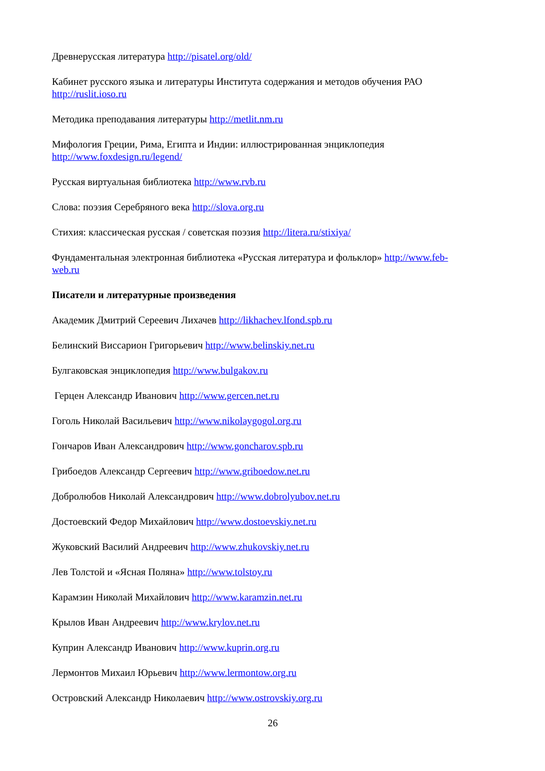Древнерусская литература http://pisatel.org/old/
Кабинет русского языка и литературы Института содержания и методов обучения РАО http://ruslit.ioso.ru
Методика преподавания литературы http://metlit.nm.ru
Мифология Греции, Рима, Египта и Индии: иллюстрированная энциклопедия http://www.foxdesign.ru/legend/
Русская виртуальная библиотека http://www.rvb.ru
Слова: поэзия Серебряного века http://slova.org.ru
Стихия: классическая русская / советская поэзия http://litera.ru/stixiya/
Фундаментальная электронная библиотека «Русская литература и фольклор» http://www.feb-web.ru
Писатели и литературные произведения
Академик Дмитрий Сереевич Лихачев http://likhachev.lfond.spb.ru
Белинский Виссарион Григорьевич http://www.belinskiy.net.ru
Булгаковская энциклопедия http://www.bulgakov.ru
Герцен Александр Иванович http://www.gercen.net.ru
Гоголь Николай Васильевич http://www.nikolaygogol.org.ru
Гончаров Иван Александрович http://www.goncharov.spb.ru
Грибоедов Александр Сергеевич http://www.griboedow.net.ru
Добролюбов Николай Александрович http://www.dobrolyubov.net.ru
Достоевский Федор Михайлович http://www.dostoevskiy.net.ru
Жуковский Василий Андреевич http://www.zhukovskiy.net.ru
Лев Толстой и «Ясная Поляна» http://www.tolstoy.ru
Карамзин Николай Михайлович http://www.karamzin.net.ru
Крылов Иван Андреевич http://www.krylov.net.ru
Куприн Александр Иванович http://www.kuprin.org.ru
Лермонтов Михаил Юрьевич http://www.lermontow.org.ru
Островский Александр Николаевич http://www.ostrovskiy.org.ru
26